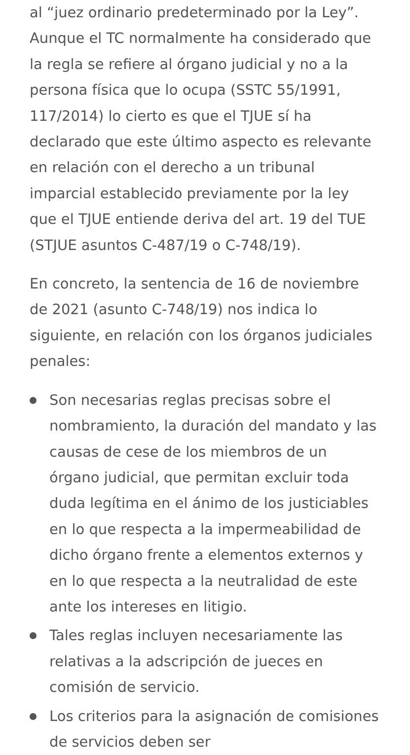al “juez ordinario predeterminado por la Ley”. Aunque el TC normalmente ha considerado que la regla se refiere al órgano judicial y no a la persona física que lo ocupa (SSTC 55/1991, 117/2014) lo cierto es que el TJUE sí ha declarado que este último aspecto es relevante en relación con el derecho a un tribunal imparcial establecido previamente por la ley que el TJUE entiende deriva del art. 19 del TUE (STJUE asuntos C-487/19 o C-748/19).
En concreto, la sentencia de 16 de noviembre de 2021 (asunto C-748/19) nos indica lo siguiente, en relación con los órganos judiciales penales:
Son necesarias reglas precisas sobre el nombramiento, la duración del mandato y las causas de cese de los miembros de un órgano judicial, que permitan excluir toda duda legítima en el ánimo de los justiciables en lo que respecta a la impermeabilidad de dicho órgano frente a elementos externos y en lo que respecta a la neutralidad de este ante los intereses en litigio.
Tales reglas incluyen necesariamente las relativas a la adscripción de jueces en comisión de servicio.
Los criterios para la asignación de comisiones de servicios deben ser